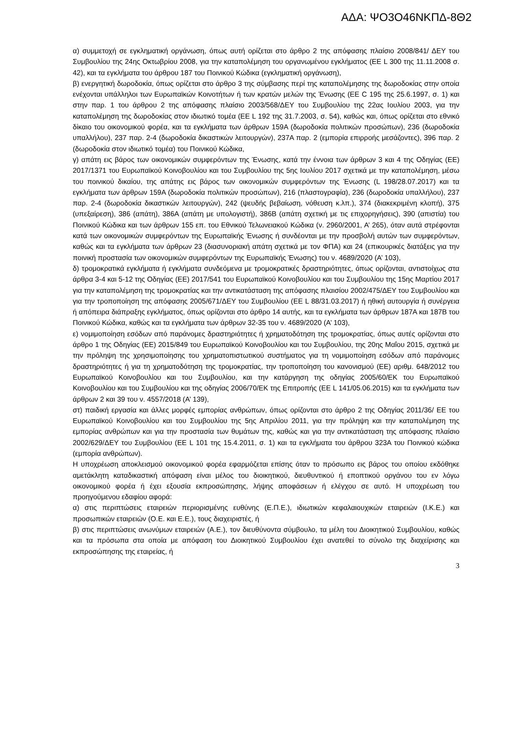ΑΔΑ: ΨΟ3Ο46ΝΚΠΔ-8Θ2
α) συμμετοχή σε εγκληματική οργάνωση, όπως αυτή ορίζεται στο άρθρο 2 της απόφασης πλαίσιο 2008/841/ ΔΕΥ του Συμβουλίου της 24ης Οκτωβρίου 2008, για την καταπολέμηση του οργανωμένου εγκλήματος (ΕΕ L 300 της 11.11.2008 σ. 42), και τα εγκλήματα του άρθρου 187 του Ποινικού Κώδικα (εγκληματική οργάνωση),
β) ενεργητική δωροδοκία, όπως ορίζεται στο άρθρο 3 της σύμβασης περί της καταπολέμησης της δωροδοκίας στην οποία ενέχονται υπάλληλοι των Ευρωπαϊκών Κοινοτήτων ή των κρατών μελών της Ένωσης (ΕΕ C 195 της 25.6.1997, σ. 1) και στην παρ. 1 του άρθρου 2 της απόφασης πλαίσιο 2003/568/ΔΕΥ του Συμβουλίου της 22ας Ιουλίου 2003, για την καταπολέμηση της δωροδοκίας στον ιδιωτικό τομέα (ΕΕ L 192 της 31.7.2003, σ. 54), καθώς και, όπως ορίζεται στο εθνικό δίκαιο του οικονομικού φορέα, και τα εγκλήματα των άρθρων 159Α (δωροδοκία πολιτικών προσώπων), 236 (δωροδοκία υπαλλήλου), 237 παρ. 2-4 (δωροδοκία δικαστικών λειτουργών), 237Α παρ. 2 (εμπορία επιρροής μεσάζοντες), 396 παρ. 2 (δωροδοκία στον ιδιωτικό τομέα) του Ποινικού Κώδικα,
γ) απάτη εις βάρος των οικονομικών συμφερόντων της Ένωσης, κατά την έννοια των άρθρων 3 και 4 της Οδηγίας (ΕΕ) 2017/1371 του Ευρωπαϊκού Κοινοβουλίου και του Συμβουλίου της 5ης Ιουλίου 2017 σχετικά με την καταπολέμηση, μέσω του ποινικού δικαίου, της απάτης εις βάρος των οικονομικών συμφερόντων της Ένωσης (L 198/28.07.2017) και τα εγκλήματα των άρθρων 159Α (δωροδοκία πολιτικών προσώπων), 216 (πλαστογραφία), 236 (δωροδοκία υπαλλήλου), 237 παρ. 2-4 (δωροδοκία δικαστικών λειτουργών), 242 (ψευδής βεβαίωση, νόθευση κ.λπ.), 374 (διακεκριμένη κλοπή), 375 (υπεξαίρεση), 386 (απάτη), 386Α (απάτη με υπολογιστή), 386Β (απάτη σχετική με τις επιχορηγήσεις), 390 (απιστία) του Ποινικού Κώδικα και των άρθρων 155 επ. του Εθνικού Τελωνειακού Κώδικα (ν. 2960/2001, Α’ 265), όταν αυτά στρέφονται κατά των οικονομικών συμφερόντων της Ευρωπαϊκής Ένωσης ή συνδέονται με την προσβολή αυτών των συμφερόντων, καθώς και τα εγκλήματα των άρθρων 23 (διασυνοριακή απάτη σχετικά με τον ΦΠΑ) και 24 (επικουρικές διατάξεις για την ποινική προστασία των οικονομικών συμφερόντων της Ευρωπαϊκής Ένωσης) του ν. 4689/2020 (Α’ 103),
δ) τρομοκρατικά εγκλήματα ή εγκλήματα συνδεόμενα με τρομοκρατικές δραστηριότητες, όπως ορίζονται, αντιστοίχως στα άρθρα 3-4 και 5-12 της Οδηγίας (ΕΕ) 2017/541 του Ευρωπαϊκού Κοινοβουλίου και του Συμβουλίου της 15ης Μαρτίου 2017 για την καταπολέμηση της τρομοκρατίας και την αντικατάσταση της απόφασης πλαισίου 2002/475/ΔΕΥ του Συμβουλίου και για την τροποποίηση της απόφασης 2005/671/ΔΕΥ του Συμβουλίου (ΕΕ L 88/31.03.2017) ή ηθική αυτουργία ή συνέργεια ή απόπειρα διάπραξης εγκλήματος, όπως ορίζονται στο άρθρο 14 αυτής, και τα εγκλήματα των άρθρων 187Α και 187Β του Ποινικού Κώδικα, καθώς και τα εγκλήματα των άρθρων 32-35 του ν. 4689/2020 (Α’ 103),
ε) νομιμοποίηση εσόδων από παράνομες δραστηριότητες ή χρηματοδότηση της τρομοκρατίας, όπως αυτές ορίζονται στο άρθρο 1 της Οδηγίας (ΕΕ) 2015/849 του Ευρωπαϊκού Κοινοβουλίου και του Συμβουλίου, της 20ης Μαΐου 2015, σχετικά με την πρόληψη της χρησιμοποίησης του χρηματοπιστωτικού συστήματος για τη νομιμοποίηση εσόδων από παράνομες δραστηριότητες ή για τη χρηματοδότηση της τρομοκρατίας, την τροποποίηση του κανονισμού (ΕΕ) αριθμ. 648/2012 του Ευρωπαϊκού Κοινοβουλίου και του Συμβουλίου, και την κατάργηση της οδηγίας 2005/60/ΕΚ του Ευρωπαϊκού Κοινοβουλίου και του Συμβουλίου και της οδηγίας 2006/70/ΕΚ της Επιτροπής (ΕΕ L 141/05.06.2015) και τα εγκλήματα των άρθρων 2 και 39 του ν. 4557/2018 (Α’ 139),
στ) παιδική εργασία και άλλες μορφές εμπορίας ανθρώπων, όπως ορίζονται στο άρθρο 2 της Οδηγίας 2011/36/ ΕΕ του Ευρωπαϊκού Κοινοβουλίου και του Συμβουλίου της 5ης Απριλίου 2011, για την πρόληψη και την καταπολέμηση της εμπορίας ανθρώπων και για την προστασία των θυμάτων της, καθώς και για την αντικατάσταση της απόφασης πλαίσιο 2002/629/ΔΕΥ του Συμβουλίου (ΕΕ L 101 της 15.4.2011, σ. 1) και τα εγκλήματα του άρθρου 323Α του Ποινικού κώδικα (εμπορία ανθρώπων).
Η υποχρέωση αποκλεισμού οικονομικού φορέα εφαρμόζεται επίσης όταν το πρόσωπο εις βάρος του οποίου εκδόθηκε αμετάκλητη καταδικαστική απόφαση είναι μέλος του διοικητικού, διευθυντικού ή εποπτικού οργάνου του εν λόγω οικονομικού φορέα ή έχει εξουσία εκπροσώπησης, λήψης αποφάσεων ή ελέγχου σε αυτό. Η υποχρέωση του προηγούμενου εδαφίου αφορά:
α) στις περιπτώσεις εταιρειών περιορισμένης ευθύνης (Ε.Π.Ε.), ιδιωτικών κεφαλαιουχικών εταιρειών (Ι.Κ.Ε.) και προσωπικών εταιρειών (Ο.Ε. και Ε.Ε.), τους διαχειριστές, ή
β) στις περιπτώσεις ανωνύμων εταιρειών (Α.Ε.), τον διευθύνοντα σύμβουλο, τα μέλη του Διοικητικού Συμβουλίου, καθώς και τα πρόσωπα στα οποία με απόφαση του Διοικητικού Συμβουλίου έχει ανατεθεί το σύνολο της διαχείρισης και εκπροσώπησης της εταιρείας, ή
3